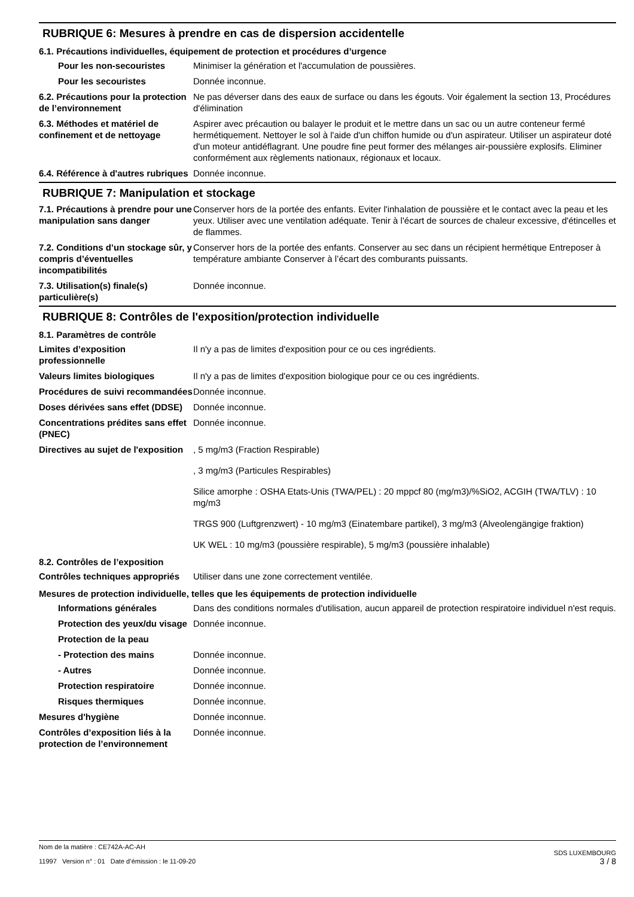RUBRIQUE 6: Mesures à prendre en cas de dispersion accidentelle
6.1. Précautions individuelles, équipement de protection et procédures d’urgence
| Pour les non-secouristes | Minimiser la génération et l'accumulation de poussières. |
| Pour les secouristes | Donnée inconnue. |
| 6.2. Précautions pour la protection de l’environnement | Ne pas déverser dans des eaux de surface ou dans les égouts. Voir également la section 13, Procédures d'élimination |
| 6.3. Méthodes et matériel de confinement et de nettoyage | Aspirer avec précaution ou balayer le produit et le mettre dans un sac ou un autre conteneur fermé hermétiquement. Nettoyer le sol à l'aide d'un chiffon humide ou d'un aspirateur. Utiliser un aspirateur doté d'un moteur antidéflagrant. Une poudre fine peut former des mélanges air-poussière explosifs. Eliminer conformément aux règlements nationaux, régionaux et locaux. |
| 6.4. Référence à d'autres rubriques | Donnée inconnue. |
RUBRIQUE 7: Manipulation et stockage
| 7.1. Précautions à prendre pour une manipulation sans danger | Conserver hors de la portée des enfants. Eviter l'inhalation de poussière et le contact avec la peau et les yeux. Utiliser avec une ventilation adéquate. Tenir à l'écart de sources de chaleur excessive, d'étincelles et de flammes. |
| 7.2. Conditions d’un stockage sûr, y compris d’éventuelles incompatibilités | Conserver hors de la portée des enfants. Conserver au sec dans un récipient hermétique Entreposer à température ambiante Conserver à l’écart des comburants puissants. |
| 7.3. Utilisation(s) finale(s) particulière(s) | Donnée inconnue. |
RUBRIQUE 8: Contrôles de l'exposition/protection individuelle
8.1. Paramètres de contrôle
| Limites d’exposition professionnelle | Il n'y a pas de limites d'exposition pour ce ou ces ingrédients. |
| Valeurs limites biologiques | Il n'y a pas de limites d'exposition biologique pour ce ou ces ingrédients. |
| Procédures de suivi recommandées | Donnée inconnue. |
| Doses dérivées sans effet (DDSE) | Donnée inconnue. |
| Concentrations prédites sans effet (PNEC) | Donnée inconnue. |
| Directives au sujet de l'exposition | , 5 mg/m3 (Fraction Respirable) , 3 mg/m3 (Particules Respirables) Silice amorphe : OSHA Etats-Unis (TWA/PEL) : 20 mppcf 80 (mg/m3)/%SiO2, ACGIH (TWA/TLV) : 10 mg/m3 TRGS 900 (Luftgrenzwert) - 10 mg/m3 (Einatembare partikel), 3 mg/m3 (Alveolengängige fraktion) UK WEL : 10 mg/m3 (poussière respirable), 5 mg/m3 (poussière inhalable) |
8.2. Contrôles de l’exposition
| Contrôles techniques appropriés | Utiliser dans une zone correctement ventilée. |
Mesures de protection individuelle, telles que les équipements de protection individuelle
| Informations générales | Dans des conditions normales d'utilisation, aucun appareil de protection respiratoire individuel n'est requis. |
| Protection des yeux/du visage | Donnée inconnue. |
| Protection de la peau | |
| - Protection des mains | Donnée inconnue. |
| - Autres | Donnée inconnue. |
| Protection respiratoire | Donnée inconnue. |
| Risques thermiques | Donnée inconnue. |
| Mesures d'hygiène | Donnée inconnue. |
| Contrôles d’exposition liés à la protection de l’environnement | Donnée inconnue. |
Nom de la matière : CE742A-AC-AH
11997 Version n° : 01 Date d’émission : le 11-09-20
SDS LUXEMBOURG
3 / 8